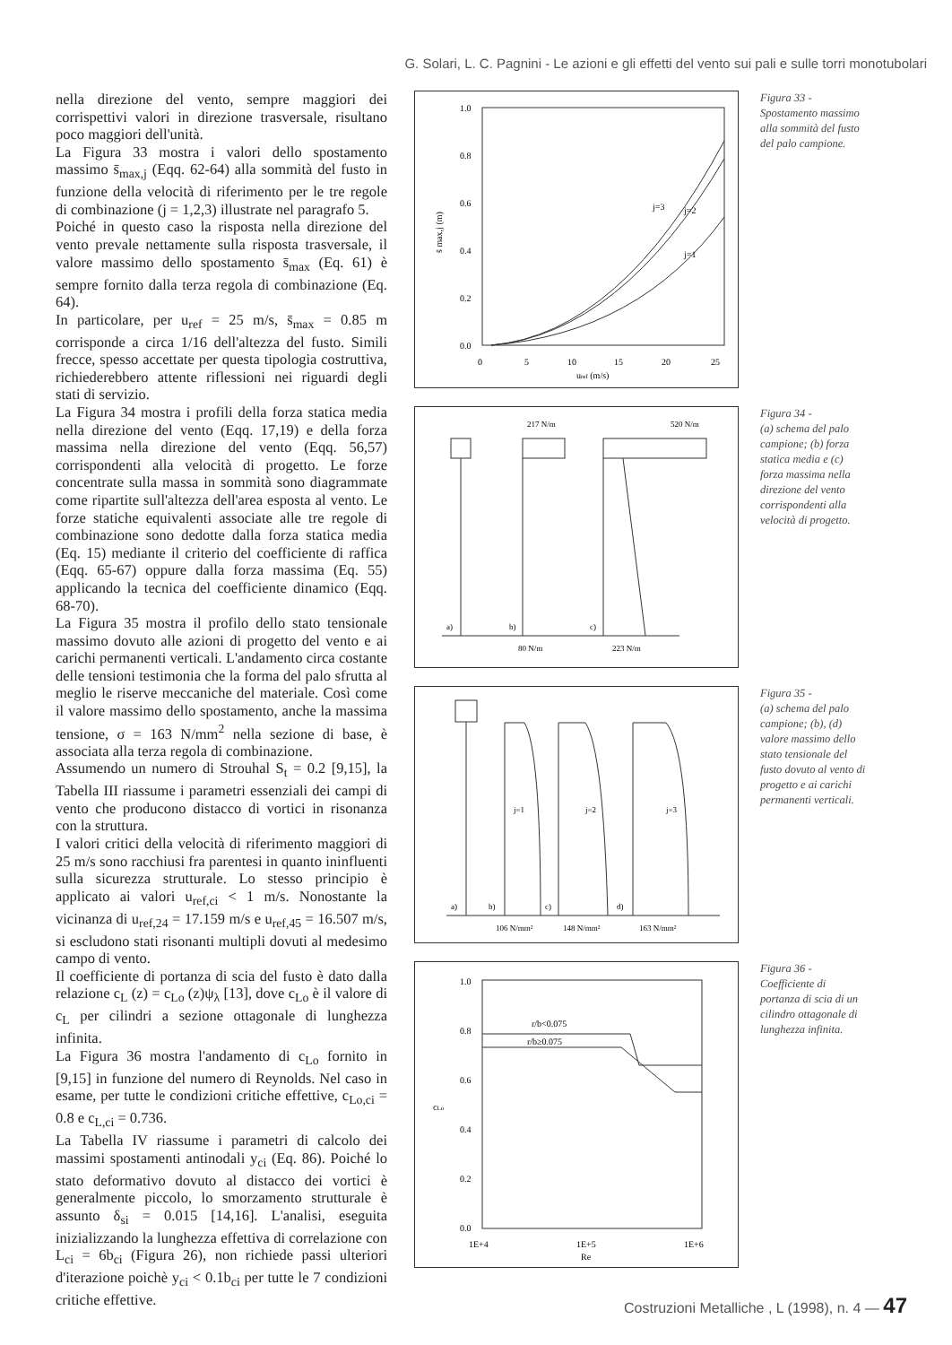G. Solari, L. C. Pagnini - Le azioni e gli effetti del vento sui pali e sulle torri monotubolari
nella direzione del vento, sempre maggiori dei corrispettivi valori in direzione trasversale, risultano poco maggiori dell'unità.
La Figura 33 mostra i valori dello spostamento massimo s̄<sub>max,j</sub> (Eqq. 62-64) alla sommità del fusto in funzione della velocità di riferimento per le tre regole di combinazione (j = 1,2,3) illustrate nel paragrafo 5.
Poiché in questo caso la risposta nella direzione del vento prevale nettamente sulla risposta trasversale, il valore massimo dello spostamento s̄<sub>max</sub> (Eq. 61) è sempre fornito dalla terza regola di combinazione (Eq. 64).
In particolare, per u<sub>ref</sub> = 25 m/s, s̄<sub>max</sub> = 0.85 m corrisponde a circa 1/16 dell'altezza del fusto. Simili frecce, spesso accettate per questa tipologia costruttiva, richiederebbero attente riflessioni nei riguardi degli stati di servizio.
La Figura 34 mostra i profili della forza statica media nella direzione del vento (Eqq. 17,19) e della forza massima nella direzione del vento (Eqq. 56,57) corrispondenti alla velocità di progetto. Le forze concentrate sulla massa in sommità sono diagrammate come ripartite sull'altezza dell'area esposta al vento. Le forze statiche equivalenti associate alle tre regole di combinazione sono dedotte dalla forza statica media (Eq. 15) mediante il criterio del coefficiente di raffica (Eqq. 65-67) oppure dalla forza massima (Eq. 55) applicando la tecnica del coefficiente dinamico (Eqq. 68-70).
La Figura 35 mostra il profilo dello stato tensionale massimo dovuto alle azioni di progetto del vento e ai carichi permanenti verticali. L'andamento circa costante delle tensioni testimonia che la forma del palo sfrutta al meglio le riserve meccaniche del materiale. Così come il valore massimo dello spostamento, anche la massima tensione, σ = 163 N/mm<sup>2</sup> nella sezione di base, è associata alla terza regola di combinazione.
Assumendo un numero di Strouhal S<sub>t</sub> = 0.2 [9,15], la Tabella III riassume i parametri essenziali dei campi di vento che producono distacco di vortici in risonanza con la struttura.
I valori critici della velocità di riferimento maggiori di 25 m/s sono racchiusi fra parentesi in quanto ininfluenti sulla sicurezza strutturale. Lo stesso principio è applicato ai valori u<sub>ref,ci</sub> < 1 m/s. Nonostante la vicinanza di u<sub>ref,24</sub> = 17.159 m/s e u<sub>ref,45</sub> = 16.507 m/s, si escludono stati risonanti multipli dovuti al medesimo campo di vento.
Il coefficiente di portanza di scia del fusto è dato dalla relazione c<sub>L</sub> (z) = c<sub>Lo</sub> (z)ψ<sub>λ</sub> [13], dove c<sub>Lo</sub> è il valore di c<sub>L</sub> per cilindri a sezione ottagonale di lunghezza infinita.
La Figura 36 mostra l'andamento di c<sub>Lo</sub> fornito in [9,15] in funzione del numero di Reynolds. Nel caso in esame, per tutte le condizioni critiche effettive, c<sub>Lo,ci</sub> = 0.8 e c<sub>L,ci</sub> = 0.736.
La Tabella IV riassume i parametri di calcolo dei massimi spostamenti antinodali y<sub>ci</sub> (Eq. 86). Poiché lo stato deformativo dovuto al distacco dei vortici è generalmente piccolo, lo smorzamento strutturale è assunto δ<sub>si</sub> = 0.015 [14,16]. L'analisi, eseguita inizializzando la lunghezza effettiva di correlazione con L<sub>ci</sub> = 6b<sub>ci</sub> (Figura 26), non richiede passi ulteriori d'iterazione poichè y<sub>ci</sub> < 0.1b<sub>ci</sub> per tutte le 7 condizioni critiche effettive.
1.0
0.8
0.6
0.4
0.2
0.0
0
5
10
15
20
25
uref (m/s)
s̄ max,j (m)
j=3
j=2
j=1
Figura 33 -
Spostamento massimo alla sommità del fusto del palo campione.
217 N/m
520 N/m
80 N/m
223 N/m
a)
b)
c)
Figura 34 -
(a) schema del palo campione; (b) forza statica media e (c) forza massima nella direzione del vento corrispondenti alla velocità di progetto.
j=1
j=2
j=3
106 N/mm²
148 N/mm²
163 N/mm²
a)
b)
c)
d)
Figura 35 -
(a) schema del palo campione; (b), (d) valore massimo dello stato tensionale del fusto dovuto al vento di progetto e ai carichi permanenti verticali.
1.0
0.8
0.6
0.4
0.2
0.0
cLo
r/b<0.075
r/b≥0.075
1E+4
1E+5
1E+6
Re
Figura 36 -
Coefficiente di portanza di scia di un cilindro ottagonale di lunghezza infinita.
Costruzioni Metalliche , L (1998), n. 4 — 47